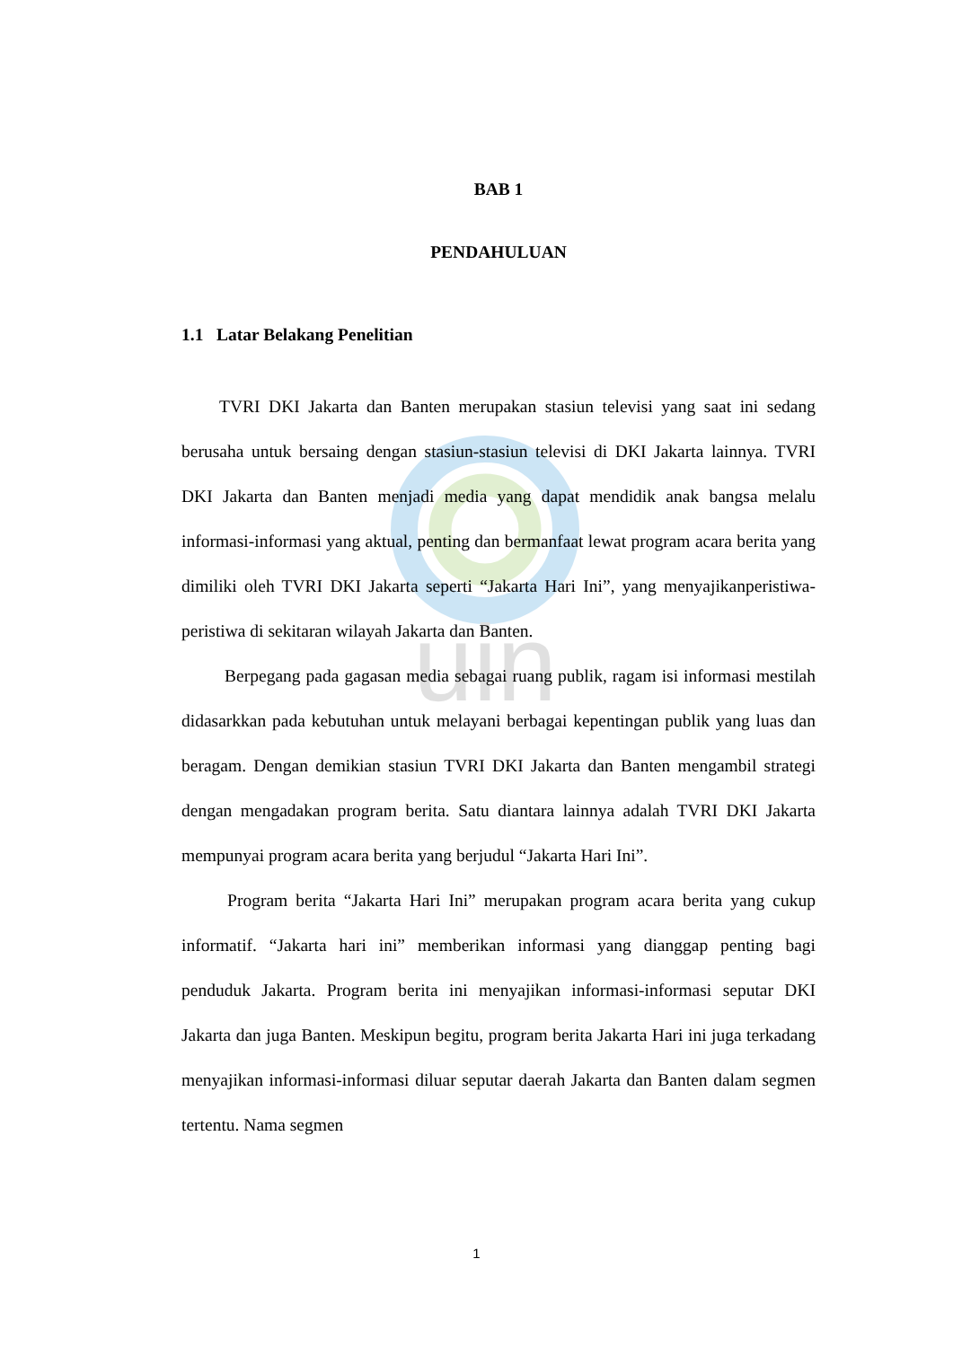uin
BAB 1
PENDAHULUAN
1.1 Latar Belakang Penelitian
TVRI DKI Jakarta dan Banten merupakan stasiun televisi yang saat ini sedang berusaha untuk bersaing dengan stasiun-stasiun televisi di DKI Jakarta lainnya. TVRI DKI Jakarta dan Banten menjadi media yang dapat mendidik anak bangsa melalu informasi-informasi yang aktual, penting dan bermanfaat lewat program acara berita yang dimiliki oleh TVRI DKI Jakarta seperti “Jakarta Hari Ini”, yang menyajikanperistiwa-peristiwa di sekitaran wilayah Jakarta dan Banten.
Berpegang pada gagasan media sebagai ruang publik, ragam isi informasi mestilah didasarkkan pada kebutuhan untuk melayani berbagai kepentingan publik yang luas dan beragam. Dengan demikian stasiun TVRI DKI Jakarta dan Banten mengambil strategi dengan mengadakan program berita. Satu diantara lainnya adalah TVRI DKI Jakarta mempunyai program acara berita yang berjudul “Jakarta Hari Ini”.
Program berita “Jakarta Hari Ini” merupakan program acara berita yang cukup informatif. “Jakarta hari ini” memberikan informasi yang dianggap penting bagi penduduk Jakarta. Program berita ini menyajikan informasi-informasi seputar DKI Jakarta dan juga Banten. Meskipun begitu, program berita Jakarta Hari ini juga terkadang menyajikan informasi-informasi diluar seputar daerah Jakarta dan Banten dalam segmen tertentu. Nama segmen
1